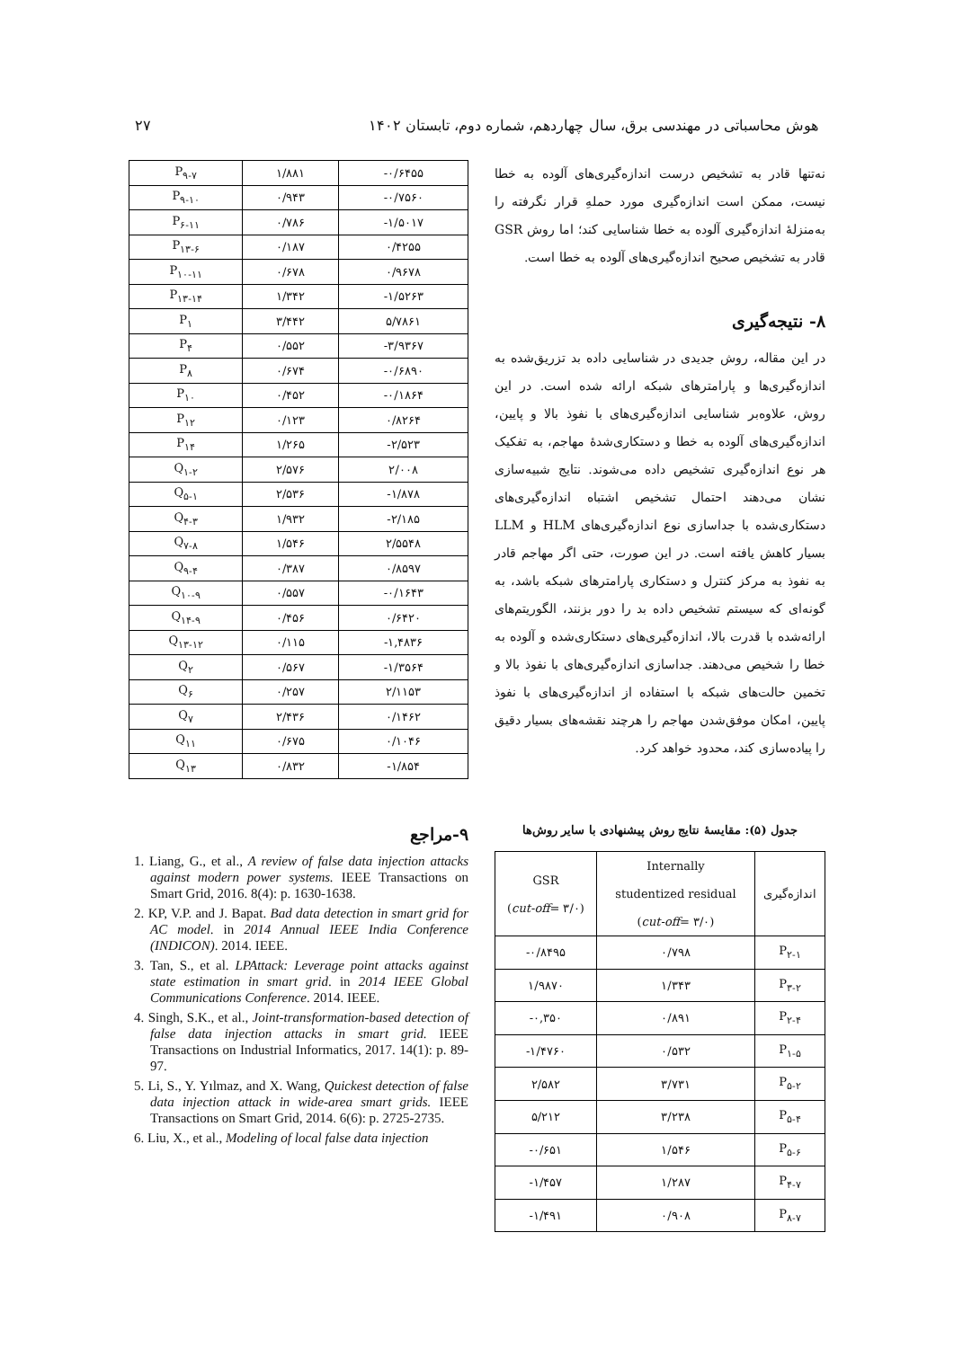هوش محاسباتی در مهندسی برق، سال چهاردهم، شماره دوم، تابستان ۱۴۰۲ ۲۷
نه‌تنها قادر به تشخیص درست اندازه‌گیری‌های آلوده به خطا نیست، ممکن است اندازه‌گیری مورد حملهِ قرار نگرفته را به‌منزلهٔ اندازه‌گیری آلوده به خطا شناسایی کند؛ اما روش GSR قادر به تشخیص صحیح اندازه‌گیری‌های آلوده به خطا است.
۸- نتیجه‌گیری
در این مقاله، روش جدیدی در شناسایی داده بد تزریق‌شده به اندازه‌گیری‌ها و پارامترهای شبکه ارائه شده است. در این روش، علاوه‌بر شناسایی اندازه‌گیری‌های با نفوذ بالا و پایین، اندازه‌گیری‌های آلوده به خطا و دستکاری‌شدهٔ مهاجم، به تفکیک هر نوع اندازه‌گیری تشخیص داده می‌شوند. نتایج شبیه‌سازی نشان می‌دهند احتمال تشخیص اشتباه اندازه‌گیری‌های دستکاری‌شده با جداسازی نوع اندازه‌گیری‌های HLM و LLM بسیار کاهش یافته است. در این صورت، حتی اگر مهاجم قادر به نفوذ به مرکز کنترل و دستکاری پارامترهای شبکه باشد، به گونه‌ای که سیستم تشخیص داده بد را دور بزنند، الگوریتم‌های ارائه‌شده با قدرت بالا، اندازه‌گیری‌های دستکاری‌شده و آلوده به خطا را شخیص می‌دهند. جداسازی اندازه‌گیری‌های با نفوذ بالا و تخمین حالت‌های شبکه با استفاده از اندازه‌گیری‌های با نفوذ پایین، امکان موفق‌شدن مهاجم را هرچند نقشه‌های بسیار دقیق را پیاده‌سازی کند، محدود خواهد کرد.
جدول (۵): مقایسهٔ نتایج روش پیشنهادی با سایر روش‌ها
| GSR ( cut-off = ۳/۰) | Internally studentized residual ( cut-off = ۳/۰) | اندازه‌گیری |
| --- | --- | --- |
| -۰/۸۴۹۵ | ۰/۷۹۸ | P<sub>۲-۱</sub> |
| ۱/۹۸۷۰ | ۱/۳۴۳ | P<sub>۳-۲</sub> |
| -۰,۳۵۰ | ۰/۸۹۱ | P<sub>۲-۴</sub> |
| -۱/۴۷۶۰ | ۰/۵۳۲ | P<sub>۱-۵</sub> |
| ۲/۵۸۲ | ۳/۷۳۱ | P<sub>۵-۲</sub> |
| ۵/۲۱۲ | ۳/۲۳۸ | P<sub>۵-۴</sub> |
| -۰/۶۵۱ | ۱/۵۴۶ | P<sub>۵-۶</sub> |
| -۱/۴۵۷ | ۱/۲۸۷ | P<sub>۴-۷</sub> |
| -۱/۴۹۱ | ۰/۹۰۸ | P<sub>۸-۷</sub> |
| P<sub>۹-۷</sub> | ۱/۸۸۱ | -۰/۶۴۵۵ |
| P<sub>۹-۱۰</sub> | ۰/۹۴۳ | -۰/۷۵۶۰ |
| P<sub>۶-۱۱</sub> | ۰/۷۸۶ | -۱/۵۰۱۷ |
| P<sub>۱۳-۶</sub> | ۰/۱۸۷ | ۰/۴۲۵۵ |
| P<sub>۱۰-۱۱</sub> | ۰/۶۷۸ | ۰/۹۶۷۸ |
| P<sub>۱۳-۱۴</sub> | ۱/۳۴۲ | -۱/۵۲۶۳ |
| P<sub>۱</sub> | ۳/۴۴۲ | ۵/۷۸۶۱ |
| P<sub>۴</sub> | ۰/۵۵۲ | -۳/۹۳۶۷ |
| P<sub>۸</sub> | ۰/۶۷۴ | -۰/۶۸۹۰ |
| P<sub>۱۰</sub> | ۰/۴۵۲ | -۰/۱۸۶۴ |
| P<sub>۱۲</sub> | ۰/۱۲۳ | ۰/۸۲۶۴ |
| P<sub>۱۴</sub> | ۱/۲۶۵ | -۲/۵۲۳ |
| Q<sub>۱-۲</sub> | ۲/۵۷۶ | ۲/۰۰۸ |
| Q<sub>۵-۱</sub> | ۲/۵۳۶ | -۱/۸۷۸ |
| Q<sub>۴-۳</sub> | ۱/۹۳۲ | -۲/۱۸۵ |
| Q<sub>۷-۸</sub> | ۱/۵۴۶ | ۲/۵۵۴۸ |
| Q<sub>۹-۴</sub> | ۰/۳۸۷ | ۰/۸۵۹۷ |
| Q<sub>۱۰-۹</sub> | ۰/۵۵۷ | -۰/۱۶۴۳ |
| Q<sub>۱۴-۹</sub> | ۰/۴۵۶ | ۰/۶۴۲۰ |
| Q<sub>۱۳-۱۲</sub> | ۰/۱۱۵ | -۱,۴۸۳۶ |
| Q<sub>۲</sub> | ۰/۵۶۷ | -۱/۳۵۶۴ |
| Q<sub>۶</sub> | ۰/۲۵۷ | ۲/۱۱۵۳ |
| Q<sub>۷</sub> | ۲/۴۳۶ | ۰/۱۴۶۲ |
| Q<sub>۱۱</sub> | ۰/۶۷۵ | ۰/۱۰۴۶ |
| Q<sub>۱۳</sub> | ۰/۸۳۲ | -۱/۸۵۴ |
۹-مراجع
1. Liang, G., et al., A review of false data injection attacks against modern power systems. IEEE Transactions on Smart Grid, 2016. 8(4): p. 1630-1638.
2. KP, V.P. and J. Bapat. Bad data detection in smart grid for AC model. in 2014 Annual IEEE India Conference (INDICON). 2014. IEEE.
3. Tan, S., et al. LPAttack: Leverage point attacks against state estimation in smart grid. in 2014 IEEE Global Communications Conference. 2014. IEEE.
4. Singh, S.K., et al., Joint-transformation-based detection of false data injection attacks in smart grid. IEEE Transactions on Industrial Informatics, 2017. 14(1): p. 89-97.
5. Li, S., Y. Yılmaz, and X. Wang, Quickest detection of false data injection attack in wide-area smart grids. IEEE Transactions on Smart Grid, 2014. 6(6): p. 2725-2735.
6. Liu, X., et al., Modeling of local false data injection